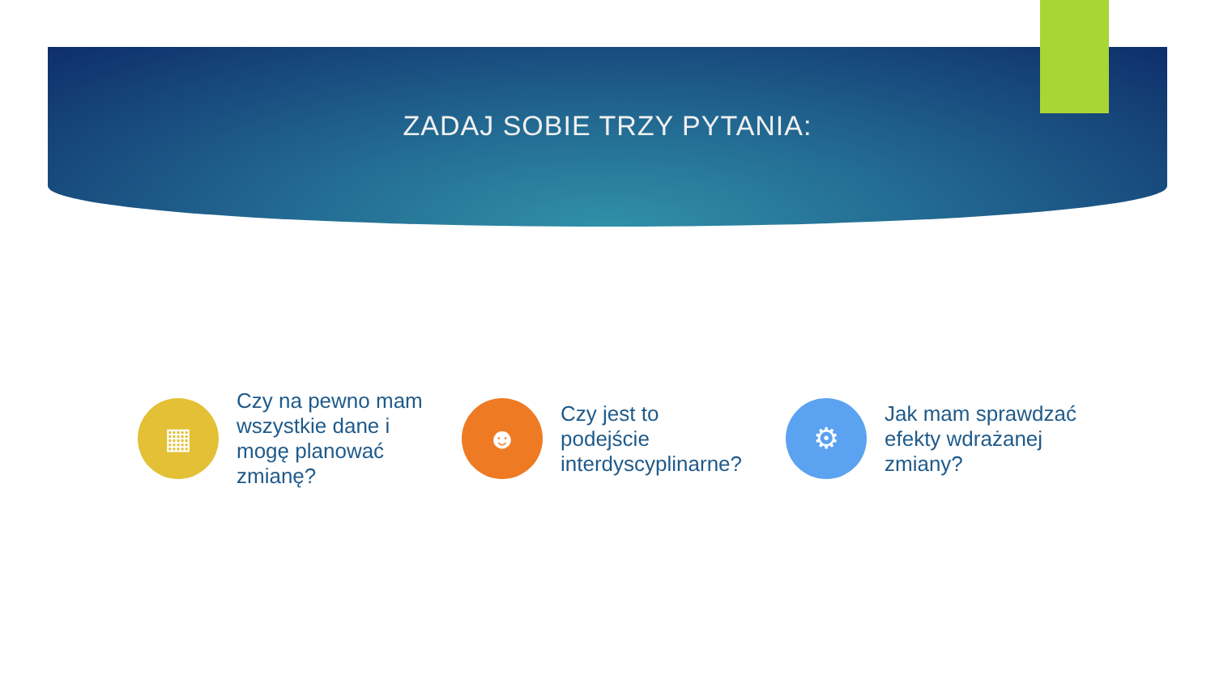ZADAJ SOBIE TRZY PYTANIA:
▦
Czy na pewno mam wszystkie dane i mogę planować zmianę?
☻
Czy jest to podejście interdyscyplinarne?
⚙
Jak mam sprawdzać efekty wdrażanej zmiany?